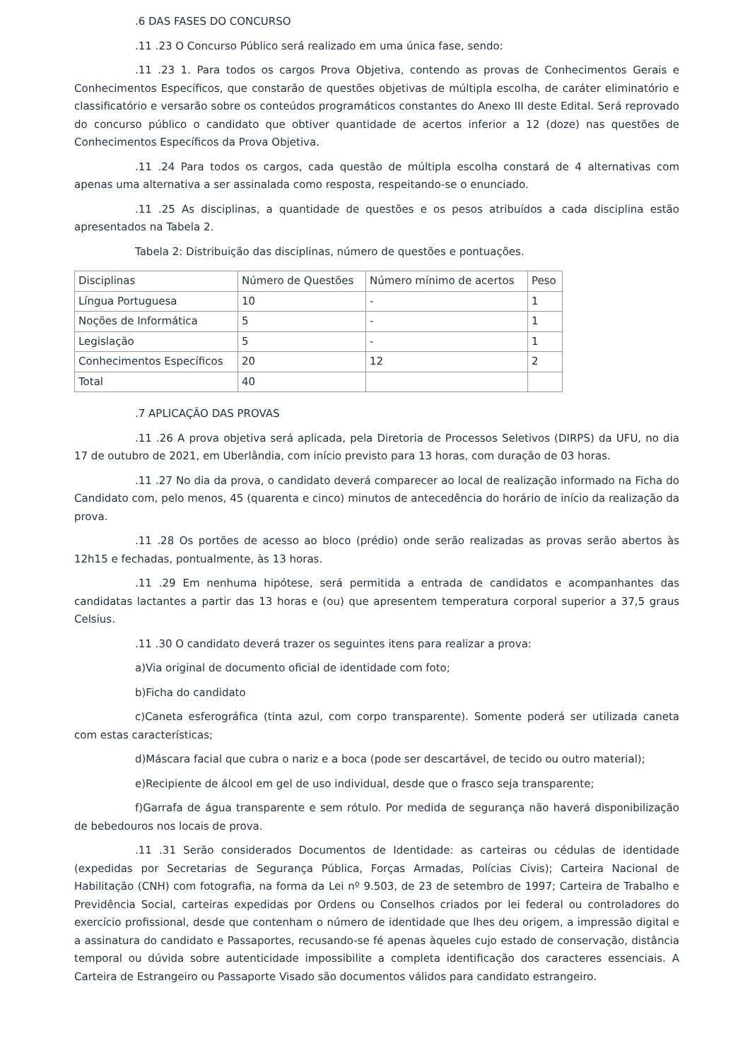.6 DAS FASES DO CONCURSO
.11 .23 O Concurso Público será realizado em uma única fase, sendo:
.11 .23 1. Para todos os cargos Prova Objetiva, contendo as provas de Conhecimentos Gerais e Conhecimentos Específicos, que constarão de questões objetivas de múltipla escolha, de caráter eliminatório e classificatório e versarão sobre os conteúdos programáticos constantes do Anexo III deste Edital. Será reprovado do concurso público o candidato que obtiver quantidade de acertos inferior a 12 (doze) nas questões de Conhecimentos Específicos da Prova Objetiva.
.11 .24 Para todos os cargos, cada questão de múltipla escolha constará de 4 alternativas com apenas uma alternativa a ser assinalada como resposta, respeitando-se o enunciado.
.11 .25 As disciplinas, a quantidade de questões e os pesos atribuídos a cada disciplina estão apresentados na Tabela 2.
Tabela 2: Distribuição das disciplinas, número de questões e pontuações.
| Disciplinas | Número de Questões | Número mínimo de acertos | Peso |
| Língua Portuguesa | 10 | - | 1 |
| Noções de Informática | 5 | - | 1 |
| Legislação | 5 | - | 1 |
| Conhecimentos Específicos | 20 | 12 | 2 |
| Total | 40 | | |
.7 APLICAÇÃO DAS PROVAS
.11 .26 A prova objetiva será aplicada, pela Diretoria de Processos Seletivos (DIRPS) da UFU, no dia 17 de outubro de 2021, em Uberlândia, com início previsto para 13 horas, com duração de 03 horas.
.11 .27 No dia da prova, o candidato deverá comparecer ao local de realização informado na Ficha do Candidato com, pelo menos, 45 (quarenta e cinco) minutos de antecedência do horário de início da realização da prova.
.11 .28 Os portões de acesso ao bloco (prédio) onde serão realizadas as provas serão abertos às 12h15 e fechadas, pontualmente, às 13 horas.
.11 .29 Em nenhuma hipótese, será permitida a entrada de candidatos e acompanhantes das candidatas lactantes a partir das 13 horas e (ou) que apresentem temperatura corporal superior a 37,5 graus Celsius.
.11 .30 O candidato deverá trazer os seguintes itens para realizar a prova:
a)Via original de documento oficial de identidade com foto;
b)Ficha do candidato
c)Caneta esferográfica (tinta azul, com corpo transparente). Somente poderá ser utilizada caneta com estas características;
d)Máscara facial que cubra o nariz e a boca (pode ser descartável, de tecido ou outro material);
e)Recipiente de álcool em gel de uso individual, desde que o frasco seja transparente;
f)Garrafa de água transparente e sem rótulo. Por medida de segurança não haverá disponibilização de bebedouros nos locais de prova.
.11 .31 Serão considerados Documentos de Identidade: as carteiras ou cédulas de identidade (expedidas por Secretarias de Segurança Pública, Forças Armadas, Polícias Civis); Carteira Nacional de Habilitação (CNH) com fotografia, na forma da Lei nº 9.503, de 23 de setembro de 1997; Carteira de Trabalho e Previdência Social, carteiras expedidas por Ordens ou Conselhos criados por lei federal ou controladores do exercício profissional, desde que contenham o número de identidade que lhes deu origem, a impressão digital e a assinatura do candidato e Passaportes, recusando-se fé apenas àqueles cujo estado de conservação, distância temporal ou dúvida sobre autenticidade impossibilite a completa identificação dos caracteres essenciais. A Carteira de Estrangeiro ou Passaporte Visado são documentos válidos para candidato estrangeiro.